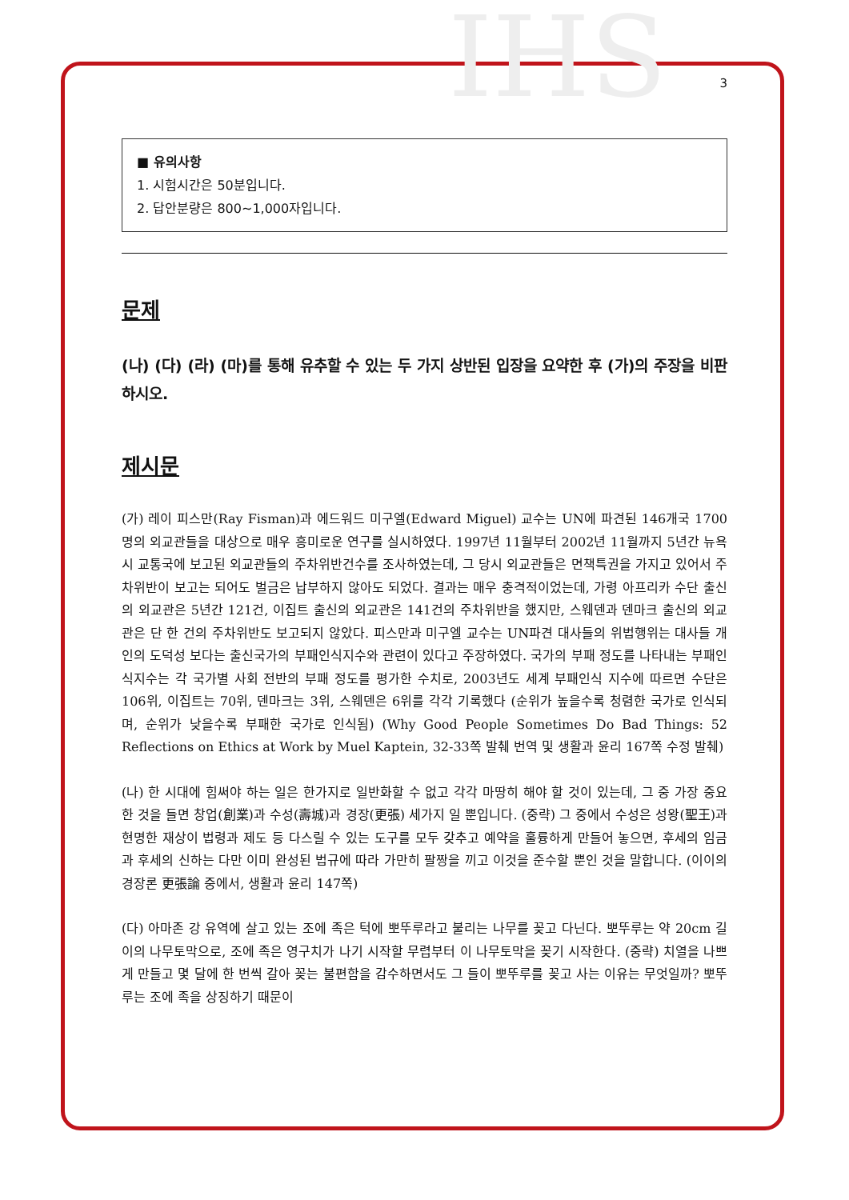IHS
3
■ 유의사항
1. 시험시간은 50분입니다.
2. 답안분량은 800~1,000자입니다.
문제
(나) (다) (라) (마)를 통해 유추할 수 있는 두 가지 상반된 입장을 요약한 후 (가)의 주장을 비판하시오.
제시문
(가) 레이 피스만(Ray Fisman)과 에드워드 미구엘(Edward Miguel) 교수는 UN에 파견된 146개국 1700명의 외교관들을 대상으로 매우 흥미로운 연구를 실시하였다. 1997년 11월부터 2002년 11월까지 5년간 뉴욕시 교통국에 보고된 외교관들의 주차위반건수를 조사하였는데, 그 당시 외교관들은 면책특권을 가지고 있어서 주차위반이 보고는 되어도 벌금은 납부하지 않아도 되었다. 결과는 매우 충격적이었는데, 가령 아프리카 수단 출신의 외교관은 5년간 121건, 이집트 출신의 외교관은 141건의 주차위반을 했지만, 스웨덴과 덴마크 출신의 외교관은 단 한 건의 주차위반도 보고되지 않았다. 피스만과 미구엘 교수는 UN파견 대사들의 위법행위는 대사들 개인의 도덕성 보다는 출신국가의 부패인식지수와 관련이 있다고 주장하였다. 국가의 부패 정도를 나타내는 부패인식지수는 각 국가별 사회 전반의 부패 정도를 평가한 수치로, 2003년도 세계 부패인식 지수에 따르면 수단은 106위, 이집트는 70위, 덴마크는 3위, 스웨덴은 6위를 각각 기록했다 (순위가 높을수록 청렴한 국가로 인식되며, 순위가 낮을수록 부패한 국가로 인식됨) (Why Good People Sometimes Do Bad Things: 52 Reflections on Ethics at Work by Muel Kaptein, 32-33쪽 발췌 번역 및 생활과 윤리 167쪽 수정 발췌)
(나) 한 시대에 힘써야 하는 일은 한가지로 일반화할 수 없고 각각 마땅히 해야 할 것이 있는데, 그 중 가장 중요한 것을 들면 창업(創業)과 수성(壽城)과 경장(更張) 세가지 일 뿐입니다. (중략) 그 중에서 수성은 성왕(聖王)과 현명한 재상이 법령과 제도 등 다스릴 수 있는 도구를 모두 갖추고 예약을 훌륭하게 만들어 놓으면, 후세의 임금과 후세의 신하는 다만 이미 완성된 법규에 따라 가만히 팔짱을 끼고 이것을 준수할 뿐인 것을 말합니다. (이이의 경장론 更張論 중에서, 생활과 윤리 147쪽)
(다) 아마존 강 유역에 살고 있는 조에 족은 턱에 뽀뚜루라고 불리는 나무를 꽂고 다닌다. 뽀뚜루는 약 20cm 길이의 나무토막으로, 조에 족은 영구치가 나기 시작할 무렵부터 이 나무토막을 꽂기 시작한다. (중략) 치열을 나쁘게 만들고 몇 달에 한 번씩 갈아 꽂는 불편함을 감수하면서도 그 들이 뽀뚜루를 꽂고 사는 이유는 무엇일까? 뽀뚜루는 조에 족을 상징하기 때문이